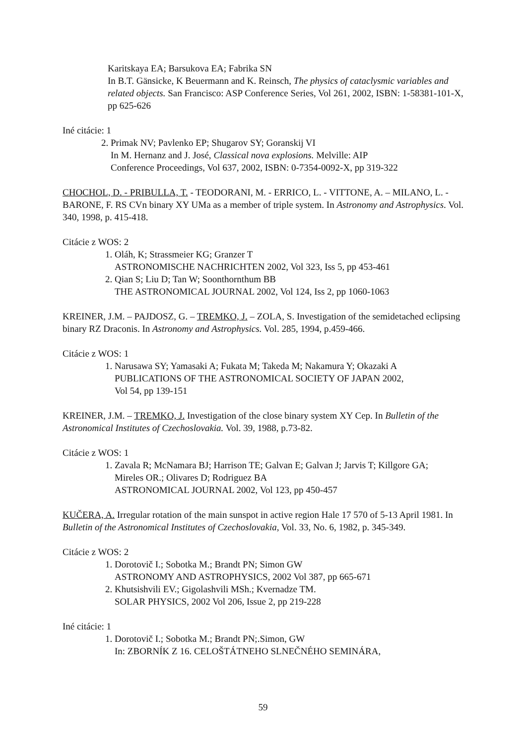Karitskaya EA; Barsukova EA; Fabrika SN
In B.T. Gänsicke, K Beuermann and K. Reinsch, The physics of cataclysmic variables and related objects. San Francisco: ASP Conference Series, Vol 261, 2002, ISBN: 1-58381-101-X, pp 625-626
Iné citácie: 1
2. Primak NV; Pavlenko EP; Shugarov SY; Goranskij VI
In M. Hernanz and J. José, Classical nova explosions. Melville: AIP
Conference Proceedings, Vol 637, 2002, ISBN: 0-7354-0092-X, pp 319-322
CHOCHOL, D. - PRIBULLA, T. - TEODORANI, M. - ERRICO, L. - VITTONE, A. – MILANO, L. - BARONE, F. RS CVn binary XY UMa as a member of triple system. In Astronomy and Astrophysics. Vol. 340, 1998, p. 415-418.
Citácie z WOS: 2
1. Oláh, K; Strassmeier KG; Granzer T
ASTRONOMISCHE NACHRICHTEN 2002, Vol 323, Iss 5, pp 453-461
2. Qian S; Liu D; Tan W; Soonthornthum BB
THE ASTRONOMICAL JOURNAL 2002, Vol 124, Iss 2, pp 1060-1063
KREINER, J.M. – PAJDOSZ, G. – TREMKO, J. – ZOLA, S. Investigation of the semidetached eclipsing binary RZ Draconis. In Astronomy and Astrophysics. Vol. 285, 1994, p.459-466.
Citácie z WOS: 1
1. Narusawa SY; Yamasaki A; Fukata M; Takeda M; Nakamura Y; Okazaki A
PUBLICATIONS OF THE ASTRONOMICAL SOCIETY OF JAPAN 2002,
Vol 54, pp 139-151
KREINER, J.M. – TREMKO, J. Investigation of the close binary system XY Cep. In Bulletin of the Astronomical Institutes of Czechoslovakia. Vol. 39, 1988, p.73-82.
Citácie z WOS: 1
1. Zavala R; McNamara BJ; Harrison TE; Galvan E; Galvan J; Jarvis T; Killgore GA;
Mireles OR.; Olivares D; Rodriguez BA
ASTRONOMICAL JOURNAL 2002, Vol 123, pp 450-457
KUČERA, A. Irregular rotation of the main sunspot in active region Hale 17 570 of 5-13 April 1981. In Bulletin of the Astronomical Institutes of Czechoslovakia, Vol. 33, No. 6, 1982, p. 345-349.
Citácie z WOS: 2
1. Dorotovič I.; Sobotka M.; Brandt PN; Simon GW
ASTRONOMY AND ASTROPHYSICS, 2002 Vol 387, pp 665-671
2. Khutsishvili EV.; Gigolashvili MSh.; Kvernadze TM.
SOLAR PHYSICS, 2002 Vol 206, Issue 2, pp 219-228
Iné citácie: 1
1. Dorotovič I.; Sobotka M.; Brandt PN;.Simon, GW
In: ZBORNÍK Z 16. CELOŠTÁTNEHO SLNEČNÉHO SEMINÁRA,
59